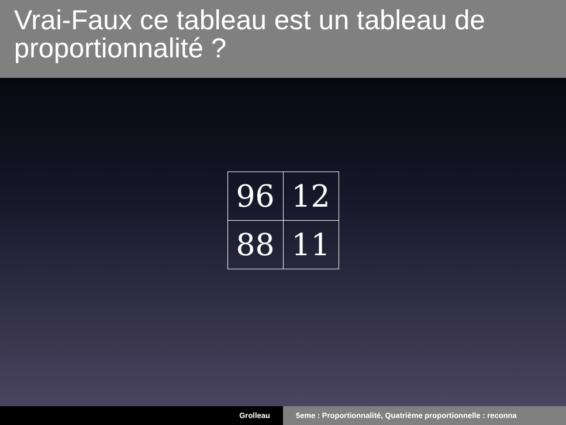Vrai-Faux ce tableau est un tableau de proportionnalité ?
| 96 | 12 |
| 88 | 11 |
Grolleau 5eme : Proportionnalité, Quatrième proportionnelle : reconna